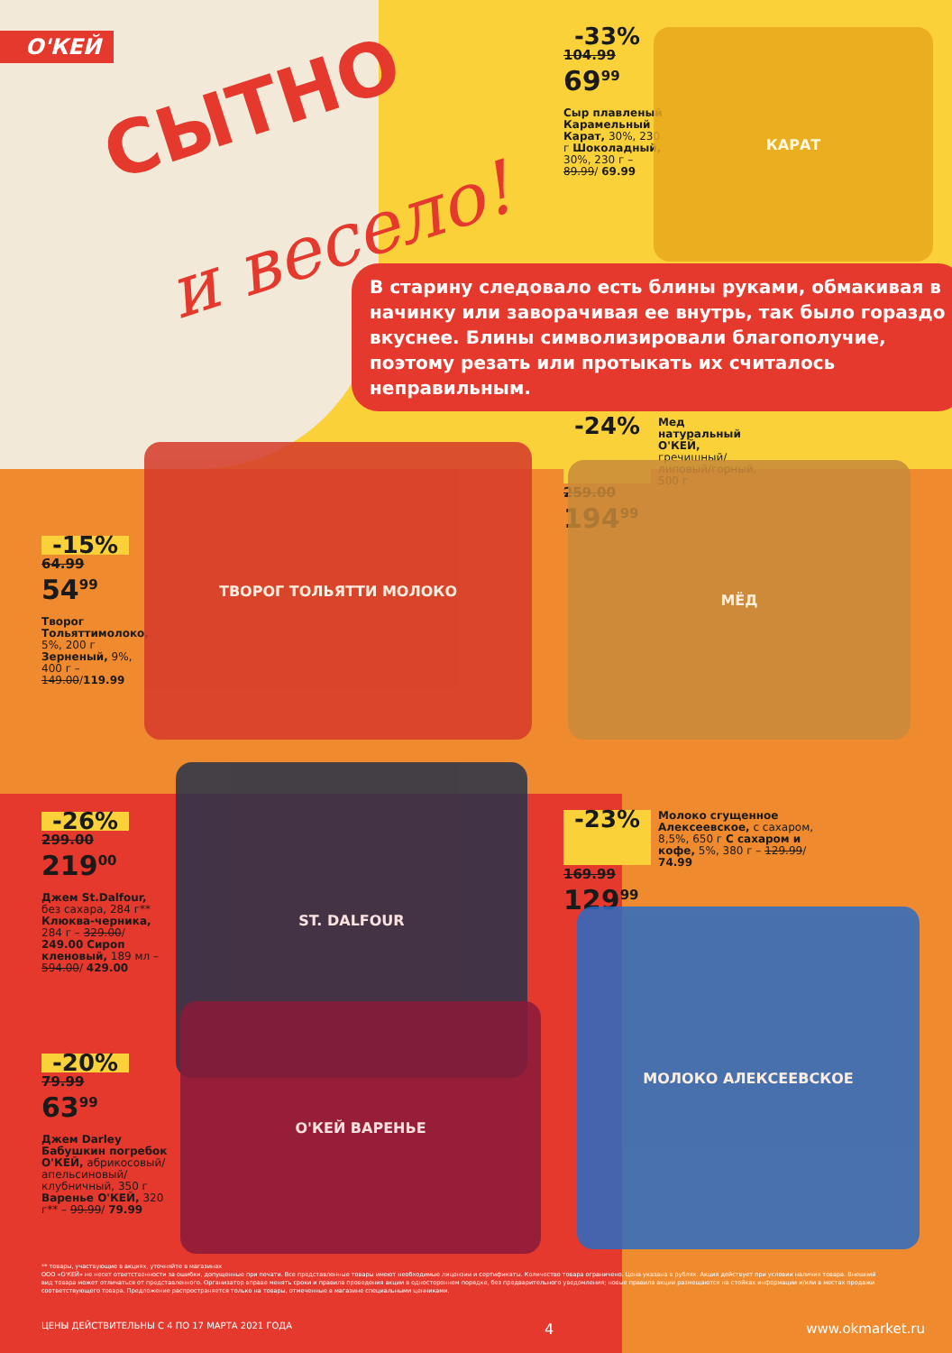О'КЕЙ
СЫТНО
и весело!
-33%
104.99
69<sup>99</sup>
Сыр плавленый Карамельный Карат, 30%, 230 г Шоколадный, 30%, 230 г – 89.99/ 69.99
КАРАТ
В старину следовало есть блины руками, обмакивая в начинку или заворачивая ее внутрь, так было гораздо вкуснее. Блины символизировали благополучие, поэтому резать или протыкать их считалось неправильным.
-24%
Мед натуральный О'КЕЙ, гречишный/ липовый/горный, 500 г
259.00
194<sup>99</sup>
МЁД
-15%
64.99
54<sup>99</sup>
Творог Тольяттимолоко, 5%, 200 г Зерненый, 9%, 400 г – 149.00/119.99
ТВОРОГ ТОЛЬЯТТИ МОЛОКО
-26%
299.00
219<sup>00</sup>
Джем St.Dalfour, без сахара, 284 г** Клюква-черника, 284 г – 329.00/ 249.00 Сироп кленовый, 189 мл – 594.00/ 429.00
ST. DALFOUR
-23%
Молоко сгущенное Алексеевское, с сахаром, 8,5%, 650 г С сахаром и кофе, 5%, 380 г – 129.99/ 74.99
169.99
129<sup>99</sup>
МОЛОКО АЛЕКСЕЕВСКОЕ
-20%
79.99
63<sup>99</sup>
Джем Darley Бабушкин погребок О'КЕЙ, абрикосовый/ апельсиновый/ клубничный, 350 г Варенье О'КЕЙ, 320 г** – 99.99/ 79.99
О'КЕЙ ВАРЕНЬЕ
** товары, участвующие в акциях, уточняйте в магазинах
ООО «О'КЕЙ» не несет ответственности за ошибки, допущенные при печати. Все представленные товары имеют необходимые лицензии и сертификаты. Количество товара ограничено. Цена указана в рублях. Акция действует при условии наличия товара. Внешний вид товара может отличаться от представленного. Организатор вправе менять сроки и правила проведения акции в одностороннем порядке, без предварительного уведомления; новые правила акции размещаются на стойках информации и/или в местах продажи соответствующего товара. Предложение распространяется только на товары, отмеченные в магазине специальными ценниками.
ЦЕНЫ ДЕЙСТВИТЕЛЬНЫ С 4 ПО 17 МАРТА 2021 ГОДА 4 www.okmarket.ru